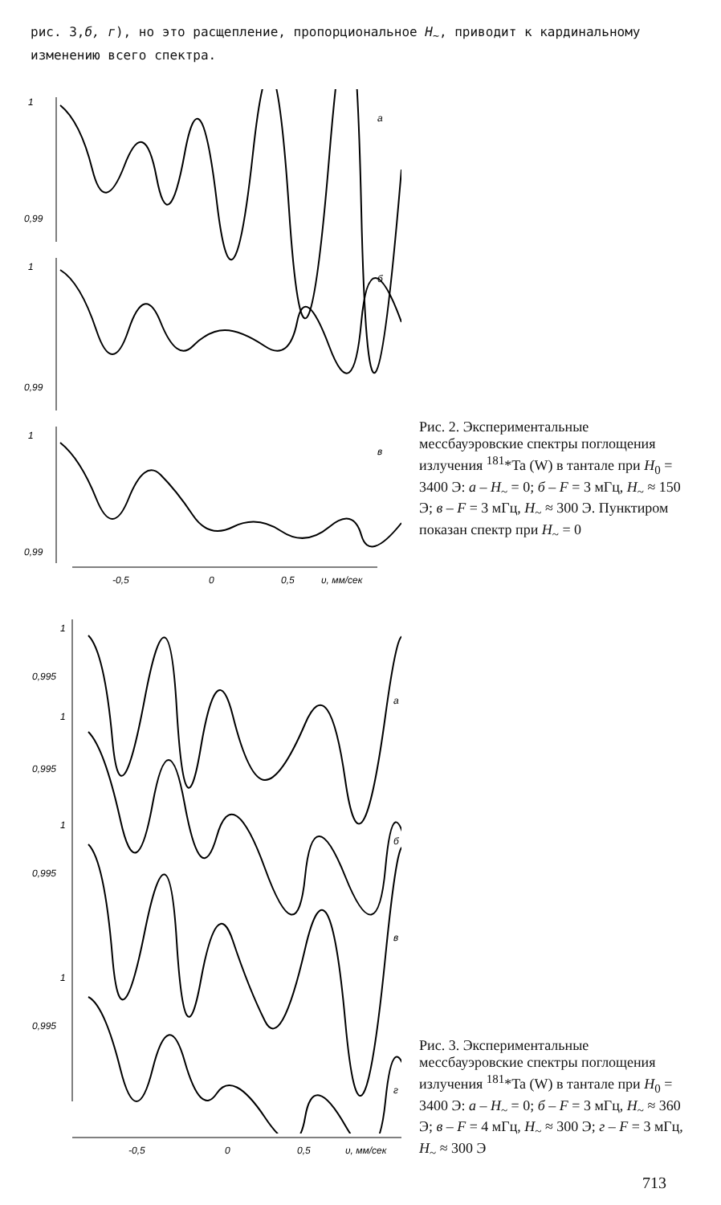рис. 3,б, г), но это расщепление, пропорциональное H<sub>~</sub>, приводит к кардинальному изменению всего спектра.
1
0,99
a
1
0,99
б
1
0,99
в
-0,5
0
0,5
υ, мм/сек
Рис. 2. Экспериментальные мессбауэровские спектры поглощения излучения <sup>181</sup>*Ta (W) в тантале при H<sub>0</sub> = 3400 Э: а – H<sub>~</sub> = 0; б – F = 3 мГц, H<sub>~</sub> ≈ 150 Э; в – F = 3 мГц, H<sub>~</sub> ≈ 300 Э. Пунктиром показан спектр при H<sub>~</sub> = 0
1
0,995
1
0,995
1
0,995
1
0,995
a
б
в
г
-0,5
0
0,5
υ, мм/сек
Рис. 3. Экспериментальные мессбауэровские спектры поглощения излучения <sup>181</sup>*Ta (W) в тантале при H<sub>0</sub> = 3400 Э: а – H<sub>~</sub> = 0; б – F = 3 мГц, H<sub>~</sub> ≈ 360 Э; в – F = 4 мГц, H<sub>~</sub> ≈ 300 Э; г – F = 3 мГц, H<sub>~</sub> ≈ 300 Э
713